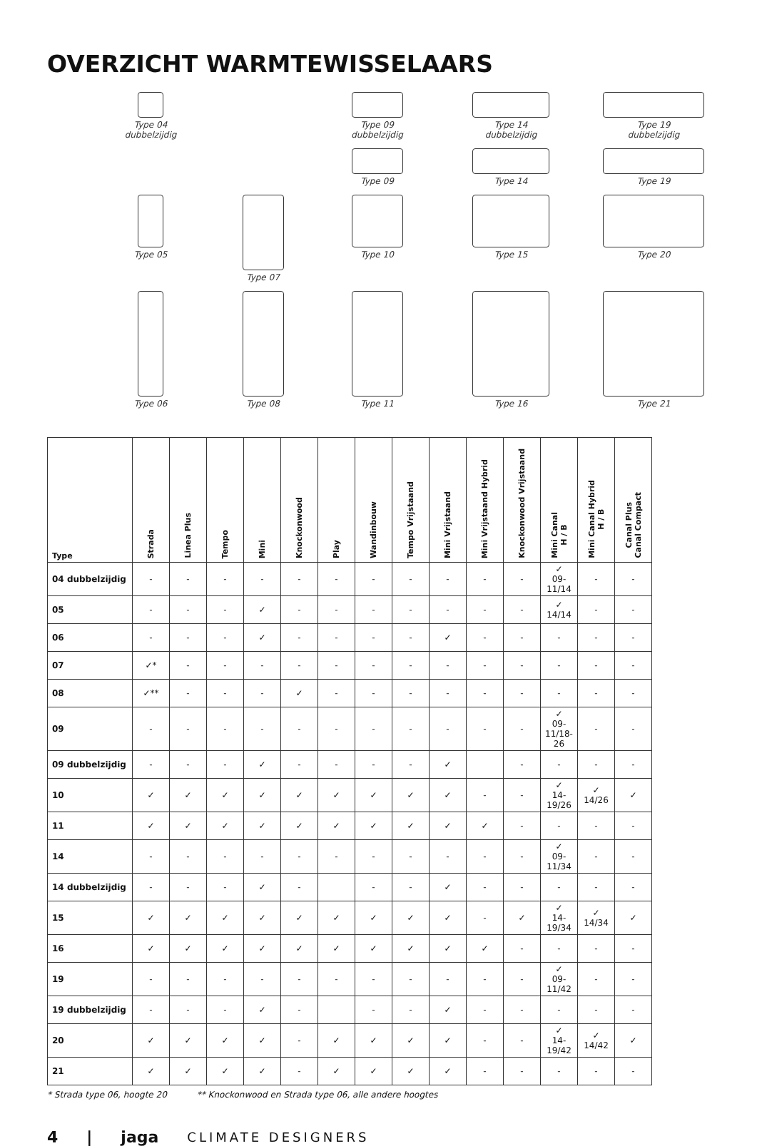OVERZICHT WARMTEWISSELAARS
Type 04
dubbelzijdig
Type 09
dubbelzijdig
Type 14
dubbelzijdig
Type 19
dubbelzijdig
Type 09
Type 14
Type 19
Type 05
Type 07
Type 10
Type 15
Type 20
Type 06
Type 08
Type 11
Type 16
Type 21
| Type | Strada | Linea Plus | Tempo | Mini | Knockonwood | Play | Wandinbouw | Tempo Vrijstaand | Mini Vrijstaand | Mini Vrijstaand Hybrid | Knockonwood Vrijstaand | Mini Canal H / B | Mini Canal Hybrid H / B | Canal Plus Canal Compact |
| --- | --- | --- | --- | --- | --- | --- | --- | --- | --- | --- | --- | --- | --- | --- |
| 04 dubbelzijdig | - | - | - | - | - | - | - | - | - | - | - | ✓ 09-11/14 | - | - |
| 05 | - | - | - | ✓ | - | - | - | - | - | - | - | ✓ 14/14 | - | - |
| 06 | - | - | - | ✓ | - | - | - | - | ✓ | - | - | - | - | - |
| 07 | ✓* | - | - | - | - | - | - | - | - | - | - | - | - | - |
| 08 | ✓** | - | - | - | ✓ | - | - | - | - | - | - | - | - | - |
| 09 | - | - | - | - | - | - | - | - | - | - | - | ✓ 09-11/18-26 | - | - |
| 09 dubbelzijdig | - | - | - | ✓ | - | - | - | - | ✓ | | - | - | - | - |
| 10 | ✓ | ✓ | ✓ | ✓ | ✓ | ✓ | ✓ | ✓ | ✓ | - | - | ✓ 14-19/26 | ✓ 14/26 | ✓ |
| 11 | ✓ | ✓ | ✓ | ✓ | ✓ | ✓ | ✓ | ✓ | ✓ | ✓ | - | - | - | - |
| 14 | - | - | - | - | - | - | - | - | - | - | - | ✓ 09-11/34 | - | - |
| 14 dubbelzijdig | - | - | - | ✓ | - | | - | - | ✓ | - | - | - | - | - |
| 15 | ✓ | ✓ | ✓ | ✓ | ✓ | ✓ | ✓ | ✓ | ✓ | - | ✓ | ✓ 14-19/34 | ✓ 14/34 | ✓ |
| 16 | ✓ | ✓ | ✓ | ✓ | ✓ | ✓ | ✓ | ✓ | ✓ | ✓ | - | - | - | - |
| 19 | - | - | - | - | - | - | - | - | - | - | - | ✓ 09-11/42 | - | - |
| 19 dubbelzijdig | - | - | - | ✓ | - | | - | - | ✓ | - | - | - | - | - |
| 20 | ✓ | ✓ | ✓ | ✓ | - | ✓ | ✓ | ✓ | ✓ | - | - | ✓ 14-19/42 | ✓ 14/42 | ✓ |
| 21 | ✓ | ✓ | ✓ | ✓ | - | ✓ | ✓ | ✓ | ✓ | - | - | - | - | - |
* Strada type 06, hoogte 20 ** Knockonwood en Strada type 06, alle andere hoogtes
4 | jaga CLIMATE DESIGNERS